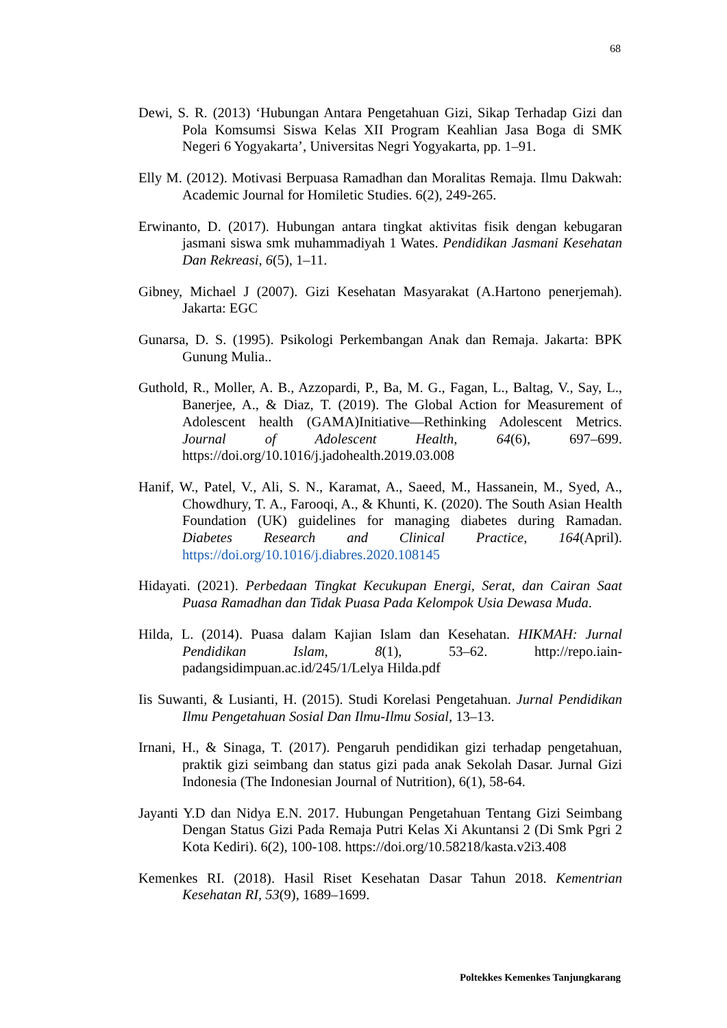68
Dewi, S. R. (2013) ‘Hubungan Antara Pengetahuan Gizi, Sikap Terhadap Gizi dan Pola Komsumsi Siswa Kelas XII Program Keahlian Jasa Boga di SMK Negeri 6 Yogyakarta’, Universitas Negri Yogyakarta, pp. 1–91.
Elly M. (2012). Motivasi Berpuasa Ramadhan dan Moralitas Remaja. Ilmu Dakwah: Academic Journal for Homiletic Studies. 6(2), 249-265.
Erwinanto, D. (2017). Hubungan antara tingkat aktivitas fisik dengan kebugaran jasmani siswa smk muhammadiyah 1 Wates. Pendidikan Jasmani Kesehatan Dan Rekreasi, 6(5), 1–11.
Gibney, Michael J (2007). Gizi Kesehatan Masyarakat (A.Hartono penerjemah). Jakarta: EGC
Gunarsa, D. S. (1995). Psikologi Perkembangan Anak dan Remaja. Jakarta: BPK Gunung Mulia..
Guthold, R., Moller, A. B., Azzopardi, P., Ba, M. G., Fagan, L., Baltag, V., Say, L., Banerjee, A., & Diaz, T. (2019). The Global Action for Measurement of Adolescent health (GAMA)Initiative—Rethinking Adolescent Metrics. Journal of Adolescent Health, 64(6), 697–699. https://doi.org/10.1016/j.jadohealth.2019.03.008
Hanif, W., Patel, V., Ali, S. N., Karamat, A., Saeed, M., Hassanein, M., Syed, A., Chowdhury, T. A., Farooqi, A., & Khunti, K. (2020). The South Asian Health Foundation (UK) guidelines for managing diabetes during Ramadan. Diabetes Research and Clinical Practice, 164(April). https://doi.org/10.1016/j.diabres.2020.108145
Hidayati. (2021). Perbedaan Tingkat Kecukupan Energi, Serat, dan Cairan Saat Puasa Ramadhan dan Tidak Puasa Pada Kelompok Usia Dewasa Muda.
Hilda, L. (2014). Puasa dalam Kajian Islam dan Kesehatan. HIKMAH: Jurnal Pendidikan Islam, 8(1), 53–62. http://repo.iain-padangsidimpuan.ac.id/245/1/Lelya Hilda.pdf
Iis Suwanti, & Lusianti, H. (2015). Studi Korelasi Pengetahuan. Jurnal Pendidikan Ilmu Pengetahuan Sosial Dan Ilmu-Ilmu Sosial, 13–13.
Irnani, H., & Sinaga, T. (2017). Pengaruh pendidikan gizi terhadap pengetahuan, praktik gizi seimbang dan status gizi pada anak Sekolah Dasar. Jurnal Gizi Indonesia (The Indonesian Journal of Nutrition), 6(1), 58-64.
Jayanti Y.D dan Nidya E.N. 2017. Hubungan Pengetahuan Tentang Gizi Seimbang Dengan Status Gizi Pada Remaja Putri Kelas Xi Akuntansi 2 (Di Smk Pgri 2 Kota Kediri). 6(2), 100-108. https://doi.org/10.58218/kasta.v2i3.408
Kemenkes RI. (2018). Hasil Riset Kesehatan Dasar Tahun 2018. Kementrian Kesehatan RI, 53(9), 1689–1699.
Poltekkes Kemenkes Tanjungkarang